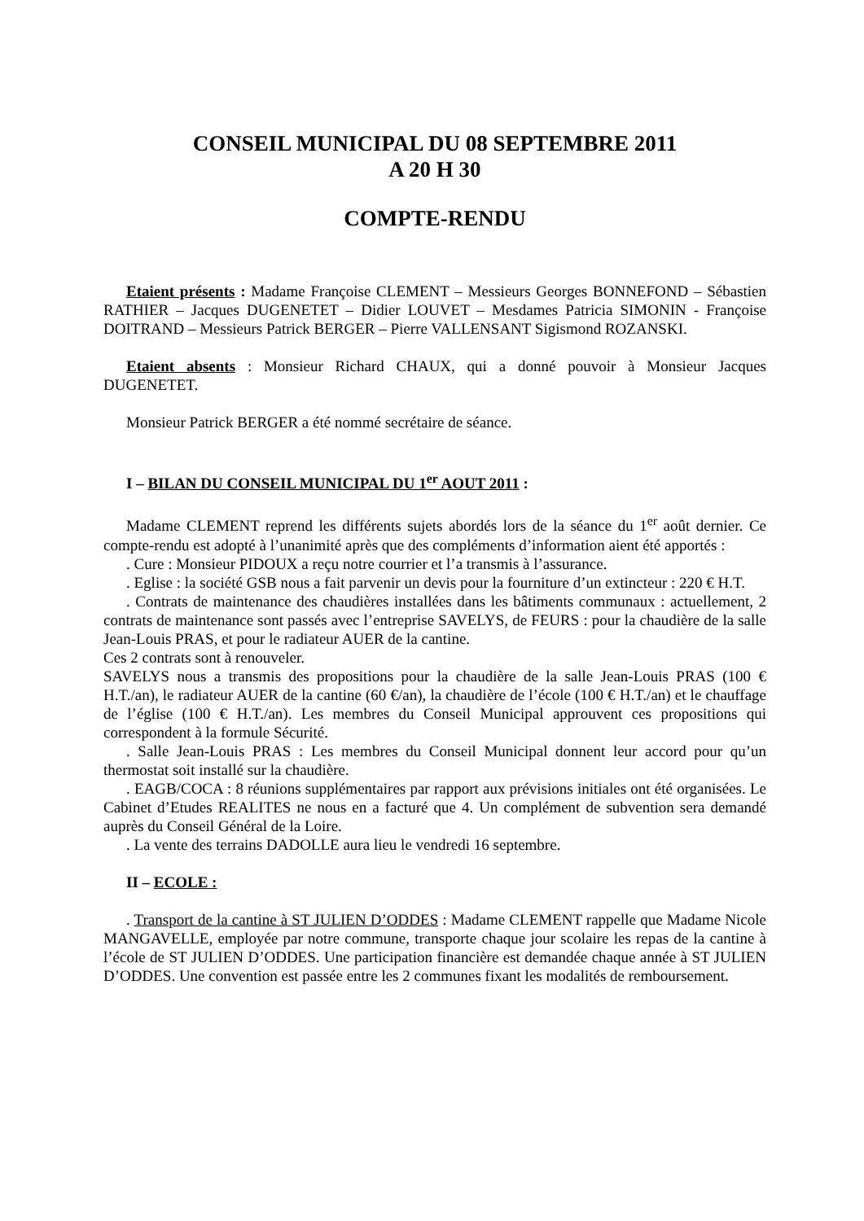CONSEIL MUNICIPAL DU 08 SEPTEMBRE 2011
A 20 H 30
COMPTE-RENDU
Etaient présents : Madame Françoise CLEMENT – Messieurs Georges BONNEFOND – Sébastien RATHIER – Jacques DUGENETET – Didier LOUVET – Mesdames Patricia SIMONIN - Françoise DOITRAND – Messieurs Patrick BERGER – Pierre VALLENSANT Sigismond ROZANSKI.
Etaient absents : Monsieur Richard CHAUX, qui a donné pouvoir à Monsieur Jacques DUGENETET.
Monsieur Patrick BERGER a été nommé secrétaire de séance.
I – BILAN DU CONSEIL MUNICIPAL DU 1<sup>er</sup> AOUT 2011 :
Madame CLEMENT reprend les différents sujets abordés lors de la séance du 1<sup>er</sup> août dernier. Ce compte-rendu est adopté à l’unanimité après que des compléments d’information aient été apportés :
. Cure : Monsieur PIDOUX a reçu notre courrier et l’a transmis à l’assurance.
. Eglise : la société GSB nous a fait parvenir un devis pour la fourniture d’un extincteur : 220 € H.T.
. Contrats de maintenance des chaudières installées dans les bâtiments communaux : actuellement, 2 contrats de maintenance sont passés avec l’entreprise SAVELYS, de FEURS : pour la chaudière de la salle Jean-Louis PRAS, et pour le radiateur AUER de la cantine.
Ces 2 contrats sont à renouveler.
SAVELYS nous a transmis des propositions pour la chaudière de la salle Jean-Louis PRAS (100 € H.T./an), le radiateur AUER de la cantine (60 €/an), la chaudière de l’école (100 € H.T./an) et le chauffage de l’église (100 € H.T./an). Les membres du Conseil Municipal approuvent ces propositions qui correspondent à la formule Sécurité.
. Salle Jean-Louis PRAS : Les membres du Conseil Municipal donnent leur accord pour qu’un thermostat soit installé sur la chaudière.
. EAGB/COCA : 8 réunions supplémentaires par rapport aux prévisions initiales ont été organisées. Le Cabinet d’Etudes REALITES ne nous en a facturé que 4. Un complément de subvention sera demandé auprès du Conseil Général de la Loire.
. La vente des terrains DADOLLE aura lieu le vendredi 16 septembre.
II – ECOLE :
. Transport de la cantine à ST JULIEN D’ODDES : Madame CLEMENT rappelle que Madame Nicole MANGAVELLE, employée par notre commune, transporte chaque jour scolaire les repas de la cantine à l’école de ST JULIEN D’ODDES. Une participation financière est demandée chaque année à ST JULIEN D’ODDES. Une convention est passée entre les 2 communes fixant les modalités de remboursement.